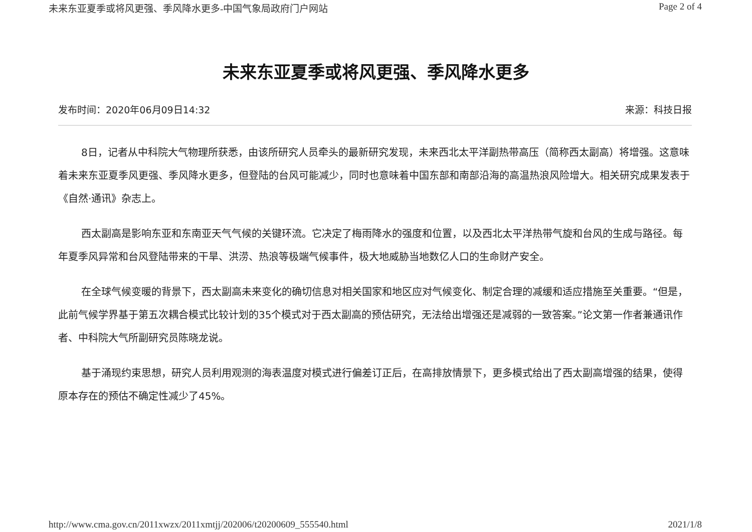未来东亚夏季或将风更强、季风降水更多-中国气象局政府门户网站 Page 2 of 4
未来东亚夏季或将风更强、季风降水更多
发布时间：2020年06月09日14:32 来源：科技日报
8日，记者从中科院大气物理所获悉，由该所研究人员牵头的最新研究发现，未来西北太平洋副热带高压（简称西太副高）将增强。这意味着未来东亚夏季风更强、季风降水更多，但登陆的台风可能减少，同时也意味着中国东部和南部沿海的高温热浪风险增大。相关研究成果发表于《自然·通讯》杂志上。
西太副高是影响东亚和东南亚天气气候的关键环流。它决定了梅雨降水的强度和位置，以及西北太平洋热带气旋和台风的生成与路径。每年夏季风异常和台风登陆带来的干旱、洪涝、热浪等极端气候事件，极大地威胁当地数亿人口的生命财产安全。
在全球气候变暖的背景下，西太副高未来变化的确切信息对相关国家和地区应对气候变化、制定合理的减缓和适应措施至关重要。“但是，此前气候学界基于第五次耦合模式比较计划的35个模式对于西太副高的预估研究，无法给出增强还是减弱的一致答案。”论文第一作者兼通讯作者、中科院大气所副研究员陈晓龙说。
基于涌现约束思想，研究人员利用观测的海表温度对模式进行偏差订正后，在高排放情景下，更多模式给出了西太副高增强的结果，使得原本存在的预估不确定性减少了45%。
http://www.cma.gov.cn/2011xwzx/2011xmtjj/202006/t20200609_555540.html 2021/1/8